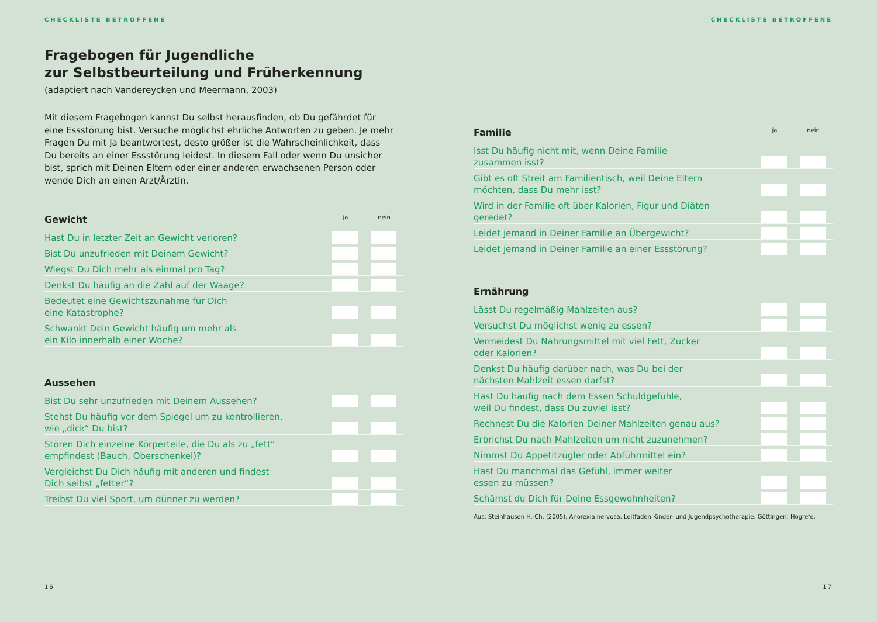CHECKLISTE BETROFFENE
Fragebogen für Jugendliche
zur Selbstbeurteilung und Früherkennung
(adaptiert nach Vandereycken und Meermann, 2003)
Mit diesem Fragebogen kannst Du selbst herausfinden, ob Du gefährdet für eine Essstörung bist. Versuche möglichst ehrliche Antworten zu geben. Je mehr Fragen Du mit Ja beantwortest, desto größer ist die Wahrscheinlichkeit, dass Du bereits an einer Essstörung leidest. In diesem Fall oder wenn Du unsicher bist, sprich mit Deinen Eltern oder einer anderen erwachsenen Person oder wende Dich an einen Arzt/Ärztin.
| Gewicht | ja | nein |
| --- | --- | --- |
| Hast Du in letzter Zeit an Gewicht verloren? | | |
| Bist Du unzufrieden mit Deinem Gewicht? | | |
| Wiegst Du Dich mehr als einmal pro Tag? | | |
| Denkst Du häufig an die Zahl auf der Waage? | | |
| Bedeutet eine Gewichtszunahme für Dich eine Katastrophe? | | |
| Schwankt Dein Gewicht häufig um mehr als ein Kilo innerhalb einer Woche? | | |
| Aussehen | | |
| Bist Du sehr unzufrieden mit Deinem Aussehen? | | |
| Stehst Du häufig vor dem Spiegel um zu kontrollieren, wie „dick“ Du bist? | | |
| Stören Dich einzelne Körperteile, die Du als zu „fett“ empfindest (Bauch, Oberschenkel)? | | |
| Vergleichst Du Dich häufig mit anderen und findest Dich selbst „fetter“? | | |
| Treibst Du viel Sport, um dünner zu werden? | | |
16
CHECKLISTE BETROFFENE
| Familie | ja | nein |
| --- | --- | --- |
| Isst Du häufig nicht mit, wenn Deine Familie zusammen isst? | | |
| Gibt es oft Streit am Familientisch, weil Deine Eltern möchten, dass Du mehr isst? | | |
| Wird in der Familie oft über Kalorien, Figur und Diäten geredet? | | |
| Leidet jemand in Deiner Familie an Übergewicht? | | |
| Leidet jemand in Deiner Familie an einer Essstörung? | | |
| Ernährung | | |
| Lässt Du regelmäßig Mahlzeiten aus? | | |
| Versuchst Du möglichst wenig zu essen? | | |
| Vermeidest Du Nahrungsmittel mit viel Fett, Zucker oder Kalorien? | | |
| Denkst Du häufig darüber nach, was Du bei der nächsten Mahlzeit essen darfst? | | |
| Hast Du häufig nach dem Essen Schuldgefühle, weil Du findest, dass Du zuviel isst? | | |
| Rechnest Du die Kalorien Deiner Mahlzeiten genau aus? | | |
| Erbrichst Du nach Mahlzeiten um nicht zuzunehmen? | | |
| Nimmst Du Appetitzügler oder Abführmittel ein? | | |
| Hast Du manchmal das Gefühl, immer weiter essen zu müssen? | | |
| Schämst du Dich für Deine Essgewohnheiten? | | |
Aus: Steinhausen H.-Ch. (2005), Anorexia nervosa. Leitfaden Kinder- und Jugendpsychotherapie. Göttingen: Hogrefe.
17